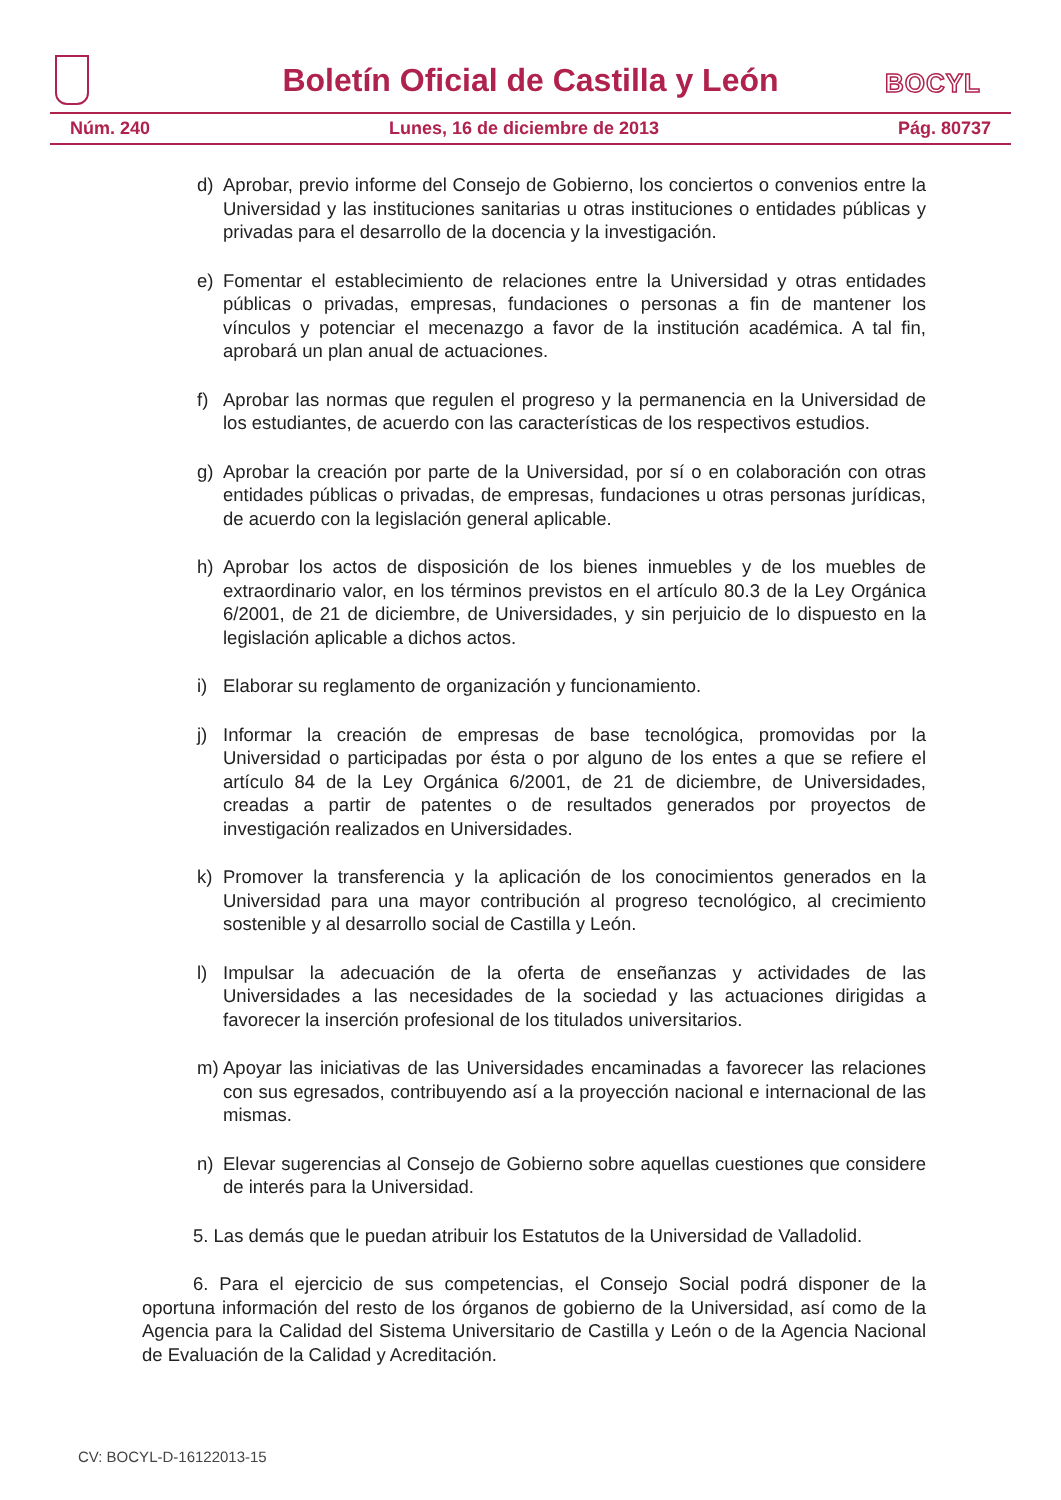Boletín Oficial de Castilla y León
BOCYL
Núm. 240 Lunes, 16 de diciembre de 2013 Pág. 80737
d) Aprobar, previo informe del Consejo de Gobierno, los conciertos o convenios entre la Universidad y las instituciones sanitarias u otras instituciones o entidades públicas y privadas para el desarrollo de la docencia y la investigación.
e) Fomentar el establecimiento de relaciones entre la Universidad y otras entidades públicas o privadas, empresas, fundaciones o personas a fin de mantener los vínculos y potenciar el mecenazgo a favor de la institución académica. A tal fin, aprobará un plan anual de actuaciones.
f) Aprobar las normas que regulen el progreso y la permanencia en la Universidad de los estudiantes, de acuerdo con las características de los respectivos estudios.
g) Aprobar la creación por parte de la Universidad, por sí o en colaboración con otras entidades públicas o privadas, de empresas, fundaciones u otras personas jurídicas, de acuerdo con la legislación general aplicable.
h) Aprobar los actos de disposición de los bienes inmuebles y de los muebles de extraordinario valor, en los términos previstos en el artículo 80.3 de la Ley Orgánica 6/2001, de 21 de diciembre, de Universidades, y sin perjuicio de lo dispuesto en la legislación aplicable a dichos actos.
i) Elaborar su reglamento de organización y funcionamiento.
j) Informar la creación de empresas de base tecnológica, promovidas por la Universidad o participadas por ésta o por alguno de los entes a que se refiere el artículo 84 de la Ley Orgánica 6/2001, de 21 de diciembre, de Universidades, creadas a partir de patentes o de resultados generados por proyectos de investigación realizados en Universidades.
k) Promover la transferencia y la aplicación de los conocimientos generados en la Universidad para una mayor contribución al progreso tecnológico, al crecimiento sostenible y al desarrollo social de Castilla y León.
l) Impulsar la adecuación de la oferta de enseñanzas y actividades de las Universidades a las necesidades de la sociedad y las actuaciones dirigidas a favorecer la inserción profesional de los titulados universitarios.
m) Apoyar las iniciativas de las Universidades encaminadas a favorecer las relaciones con sus egresados, contribuyendo así a la proyección nacional e internacional de las mismas.
n) Elevar sugerencias al Consejo de Gobierno sobre aquellas cuestiones que considere de interés para la Universidad.
5. Las demás que le puedan atribuir los Estatutos de la Universidad de Valladolid.
6. Para el ejercicio de sus competencias, el Consejo Social podrá disponer de la oportuna información del resto de los órganos de gobierno de la Universidad, así como de la Agencia para la Calidad del Sistema Universitario de Castilla y León o de la Agencia Nacional de Evaluación de la Calidad y Acreditación.
CV: BOCYL-D-16122013-15